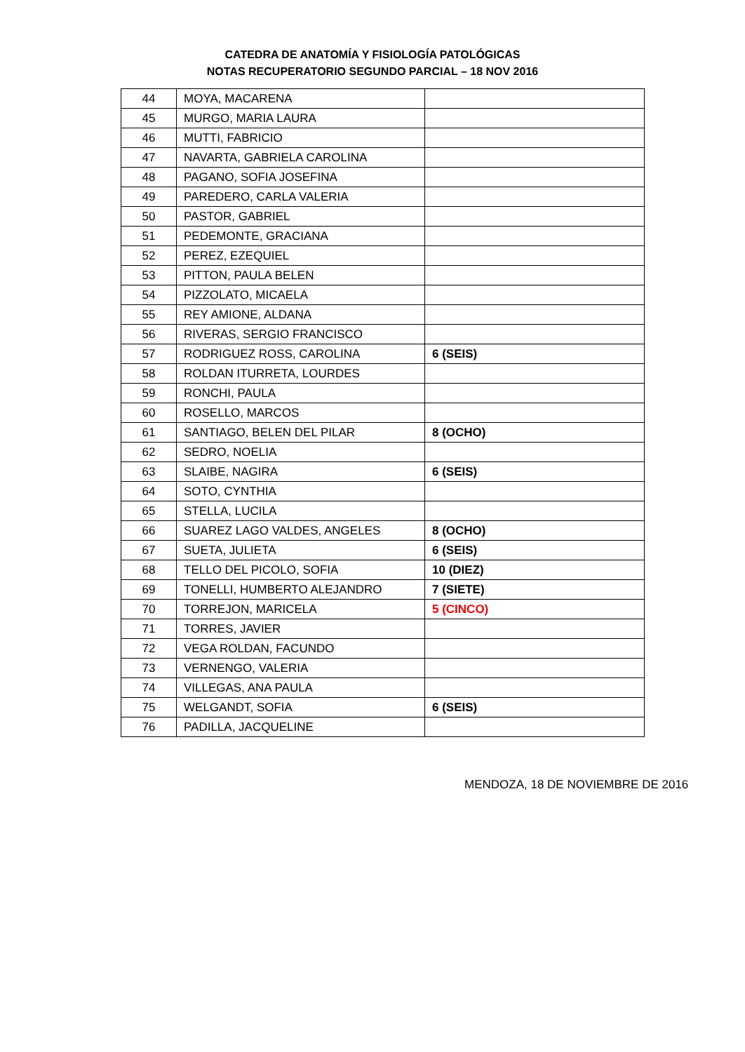CATEDRA DE ANATOMÍA Y FISIOLOGÍA PATOLÓGICAS
NOTAS RECUPERATORIO SEGUNDO PARCIAL – 18 NOV 2016
| 44 | MOYA, MACARENA | |
| 45 | MURGO, MARIA LAURA | |
| 46 | MUTTI, FABRICIO | |
| 47 | NAVARTA, GABRIELA CAROLINA | |
| 48 | PAGANO, SOFIA JOSEFINA | |
| 49 | PAREDERO, CARLA VALERIA | |
| 50 | PASTOR, GABRIEL | |
| 51 | PEDEMONTE, GRACIANA | |
| 52 | PEREZ, EZEQUIEL | |
| 53 | PITTON, PAULA BELEN | |
| 54 | PIZZOLATO, MICAELA | |
| 55 | REY AMIONE, ALDANA | |
| 56 | RIVERAS, SERGIO FRANCISCO | |
| 57 | RODRIGUEZ ROSS, CAROLINA | 6 (SEIS) |
| 58 | ROLDAN ITURRETA, LOURDES | |
| 59 | RONCHI, PAULA | |
| 60 | ROSELLO, MARCOS | |
| 61 | SANTIAGO, BELEN DEL PILAR | 8 (OCHO) |
| 62 | SEDRO, NOELIA | |
| 63 | SLAIBE, NAGIRA | 6 (SEIS) |
| 64 | SOTO, CYNTHIA | |
| 65 | STELLA, LUCILA | |
| 66 | SUAREZ LAGO VALDES, ANGELES | 8 (OCHO) |
| 67 | SUETA, JULIETA | 6 (SEIS) |
| 68 | TELLO DEL PICOLO, SOFIA | 10 (DIEZ) |
| 69 | TONELLI, HUMBERTO ALEJANDRO | 7 (SIETE) |
| 70 | TORREJON, MARICELA | 5 (CINCO) |
| 71 | TORRES, JAVIER | |
| 72 | VEGA ROLDAN, FACUNDO | |
| 73 | VERNENGO, VALERIA | |
| 74 | VILLEGAS, ANA PAULA | |
| 75 | WELGANDT, SOFIA | 6 (SEIS) |
| 76 | PADILLA, JACQUELINE | |
MENDOZA, 18 DE NOVIEMBRE DE 2016